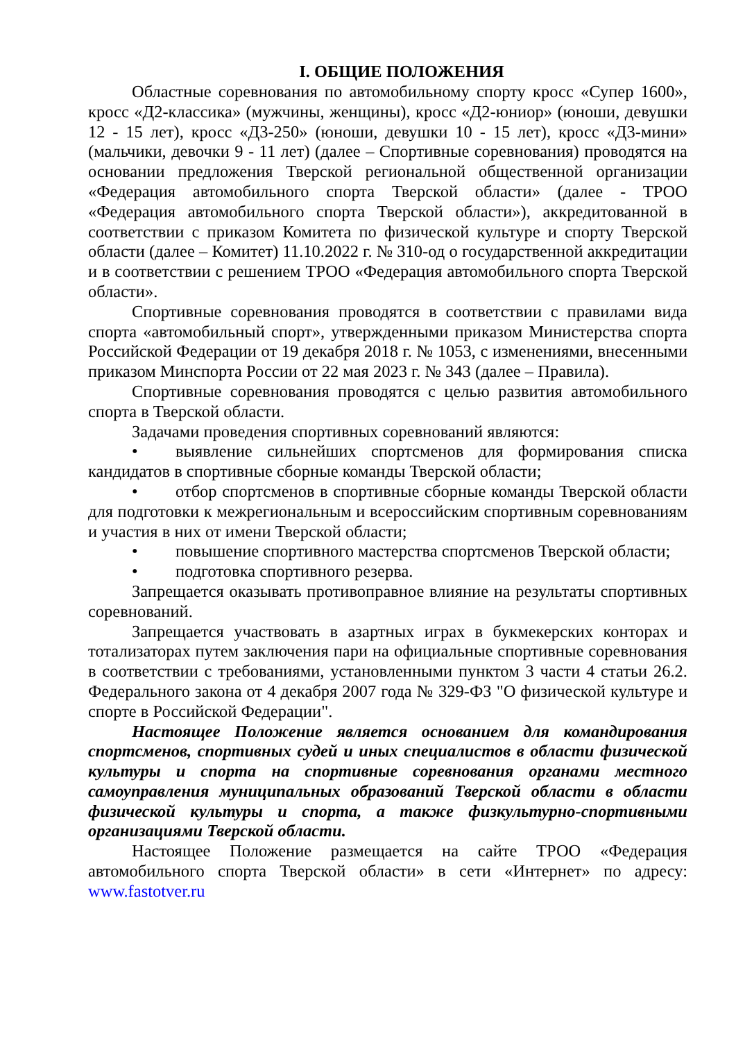I. ОБЩИЕ ПОЛОЖЕНИЯ
Областные соревнования по автомобильному спорту кросс «Супер 1600», кросс «Д2-классика» (мужчины, женщины), кросс «Д2-юниор» (юноши, девушки 12 - 15 лет), кросс «Д3-250» (юноши, девушки 10 - 15 лет), кросс «Д3-мини» (мальчики, девочки 9 - 11 лет) (далее – Спортивные соревнования) проводятся на основании предложения Тверской региональной общественной организации «Федерация автомобильного спорта Тверской области» (далее - ТРОО «Федерация автомобильного спорта Тверской области»), аккредитованной в соответствии с приказом Комитета по физической культуре и спорту Тверской области (далее – Комитет) 11.10.2022 г. № 310-од о государственной аккредитации и в соответствии с решением ТРОО «Федерация автомобильного спорта Тверской области».
Спортивные соревнования проводятся в соответствии с правилами вида спорта «автомобильный спорт», утвержденными приказом Министерства спорта Российской Федерации от 19 декабря 2018 г. № 1053, с изменениями, внесенными приказом Минспорта России от 22 мая 2023 г. № 343 (далее – Правила).
Спортивные соревнования проводятся с целью развития автомобильного спорта в Тверской области.
Задачами проведения спортивных соревнований являются:
• выявление сильнейших спортсменов для формирования списка кандидатов в спортивные сборные команды Тверской области;
• отбор спортсменов в спортивные сборные команды Тверской области для подготовки к межрегиональным и всероссийским спортивным соревнованиям и участия в них от имени Тверской области;
• повышение спортивного мастерства спортсменов Тверской области;
• подготовка спортивного резерва.
Запрещается оказывать противоправное влияние на результаты спортивных соревнований.
Запрещается участвовать в азартных играх в букмекерских конторах и тотализаторах путем заключения пари на официальные спортивные соревнования в соответствии с требованиями, установленными пунктом 3 части 4 статьи 26.2. Федерального закона от 4 декабря 2007 года № 329-ФЗ "О физической культуре и спорте в Российской Федерации".
Настоящее Положение является основанием для командирования спортсменов, спортивных судей и иных специалистов в области физической культуры и спорта на спортивные соревнования органами местного самоуправления муниципальных образований Тверской области в области физической культуры и спорта, а также физкультурно-спортивными организациями Тверской области.
Настоящее Положение размещается на сайте ТРОО «Федерация автомобильного спорта Тверской области» в сети «Интернет» по адресу: www.fastotver.ru